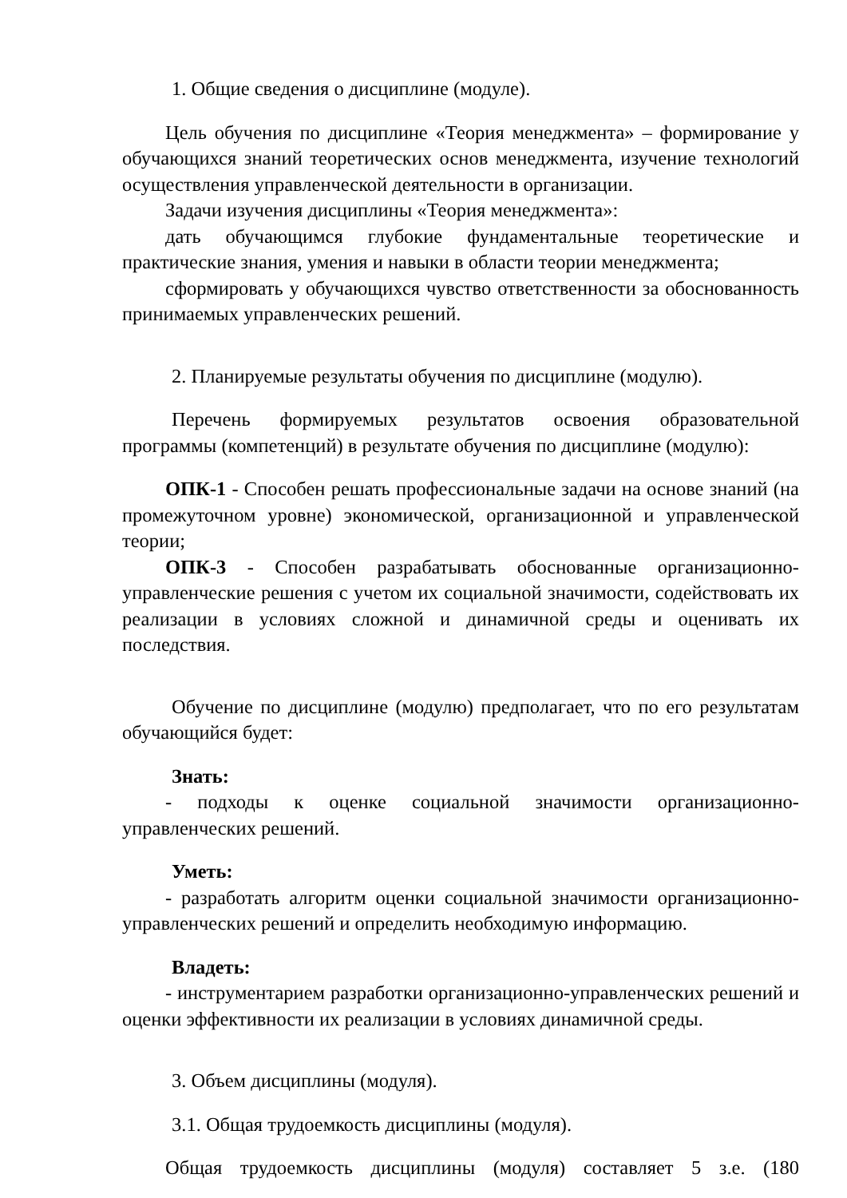1. Общие сведения о дисциплине (модуле).
Цель обучения по дисциплине «Теория менеджмента» – формирование у обучающихся знаний теоретических основ менеджмента, изучение технологий осуществления управленческой деятельности в организации.
Задачи изучения дисциплины «Теория менеджмента»:
дать обучающимся глубокие фундаментальные теоретические и практические знания, умения и навыки в области теории менеджмента;
сформировать у обучающихся чувство ответственности за обоснованность принимаемых управленческих решений.
2. Планируемые результаты обучения по дисциплине (модулю).
Перечень формируемых результатов освоения образовательной программы (компетенций) в результате обучения по дисциплине (модулю):
ОПК-1 - Способен решать профессиональные задачи на основе знаний (на промежуточном уровне) экономической, организационной и управленческой теории;
ОПК-3 - Способен разрабатывать обоснованные организационно-управленческие решения с учетом их социальной значимости, содействовать их реализации в условиях сложной и динамичной среды и оценивать их последствия.
Обучение по дисциплине (модулю) предполагает, что по его результатам обучающийся будет:
Знать:
- подходы к оценке социальной значимости организационно-управленческих решений.
Уметь:
- разработать алгоритм оценки социальной значимости организационно-управленческих решений и определить необходимую информацию.
Владеть:
- инструментарием разработки организационно-управленческих решений и оценки эффективности их реализации в условиях динамичной среды.
3. Объем дисциплины (модуля).
3.1. Общая трудоемкость дисциплины (модуля).
Общая трудоемкость дисциплины (модуля) составляет 5 з.е. (180